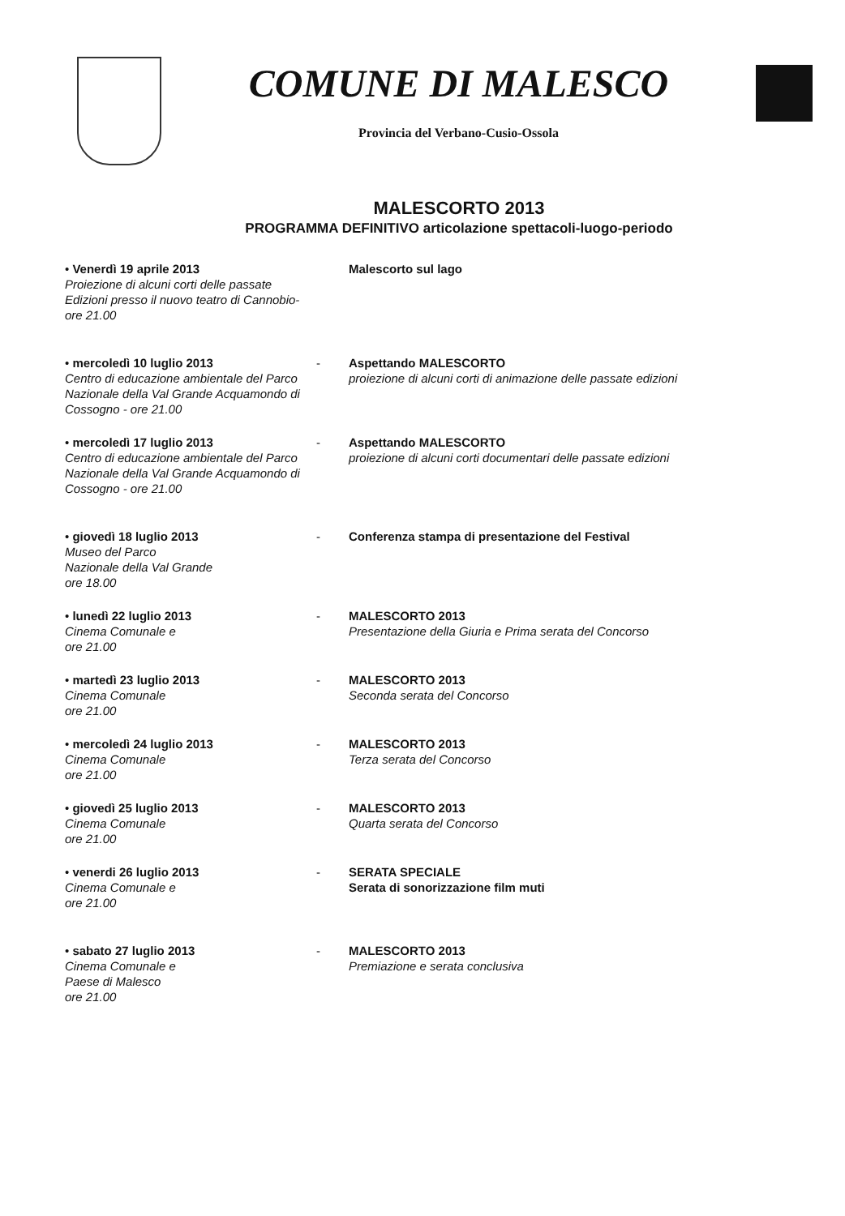COMUNE DI MALESCO
Provincia del Verbano-Cusio-Ossola
MALESCORTO 2013
PROGRAMMA DEFINITIVO articolazione spettacoli-luogo-periodo
• Venerdì 19 aprile 2013
Proiezione di alcuni corti delle passate Edizioni presso il nuovo teatro di Cannobio- ore 21.00
Malescorto sul lago
• mercoledì 10 luglio 2013
Centro di educazione ambientale del Parco Nazionale della Val Grande Acquamondo di Cossogno - ore 21.00
- Aspettando MALESCORTO
proiezione di alcuni corti di animazione delle passate edizioni
• mercoledì 17 luglio 2013
Centro di educazione ambientale del Parco Nazionale della Val Grande Acquamondo di Cossogno - ore 21.00
- Aspettando MALESCORTO
proiezione di alcuni corti documentari delle passate edizioni
• giovedì 18 luglio 2013
Museo del Parco
Nazionale della Val Grande
ore 18.00
- Conferenza stampa di presentazione del Festival
• lunedì 22 luglio 2013
Cinema Comunale e
ore 21.00
- MALESCORTO 2013
Presentazione della Giuria e Prima serata del Concorso
• martedì 23 luglio 2013
Cinema Comunale
ore 21.00
- MALESCORTO 2013
Seconda serata del Concorso
• mercoledì 24 luglio 2013
Cinema Comunale
ore 21.00
- MALESCORTO 2013
Terza serata del Concorso
• giovedì 25 luglio 2013
Cinema Comunale
ore 21.00
- MALESCORTO 2013
Quarta serata del Concorso
• venerdi 26 luglio 2013
Cinema Comunale e
ore 21.00
- SERATA SPECIALE
Serata di sonorizzazione film muti
• sabato 27 luglio 2013
Cinema Comunale e
Paese di Malesco
ore 21.00
- MALESCORTO 2013
Premiazione e serata conclusiva